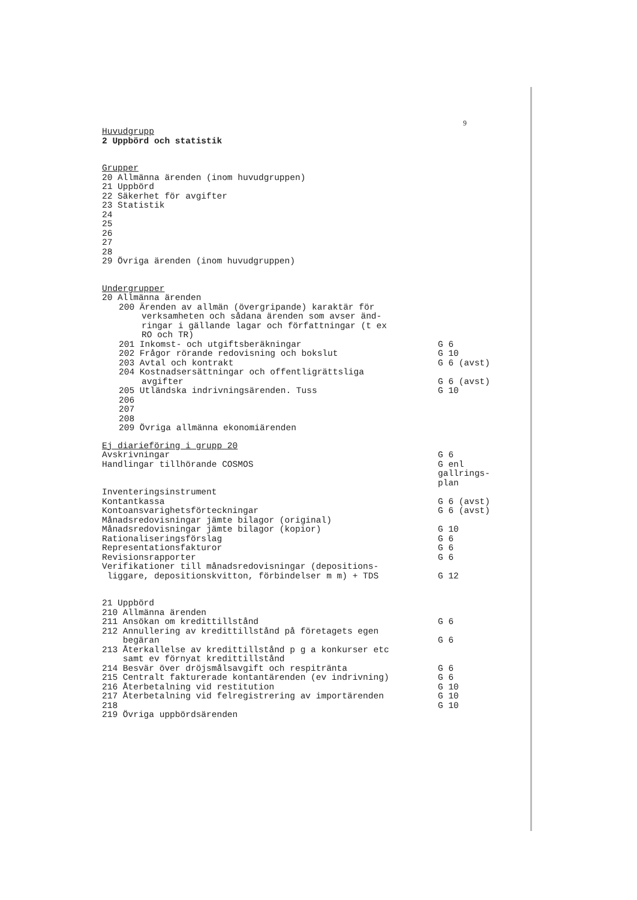9
Huvudgrupp
2 Uppbörd och statistik
Grupper
20 Allmänna ärenden (inom huvudgruppen)
21 Uppbörd
22 Säkerhet för avgifter
23 Statistik
24
25
26
27
28
29 Övriga ärenden (inom huvudgruppen)
Undergrupper
20 Allmänna ärenden
200 Ärenden av allmän (övergripande) karaktär för
verksamheten och sådana ärenden som avser änd-
ringar i gällande lagar och författningar (t ex
RO och TR)
201 Inkomst- och utgiftsberäkningar
G 6
202 Frågor rörande redovisning och bokslut
G 10
203 Avtal och kontrakt G 6 (avst)
204 Kostnadsersättningar och offentligrättsliga
avgifter G 6 (avst)
205 Utländska indrivningsärenden. Tuss
G 10
206
207
208
209 Övriga allmänna ekonomiärenden
Ej diarieföring i grupp 20
Avskrivningar G 6
Handlingar tillhörande COSMOS G enl
gallrings-
plan
Inventeringsinstrument
Kontantkassa G 6 (avst)
Kontoansvarighetsförteckningar G 6 (avst)
Månadsredovisningar jämte bilagor (original)
Månadsredovisningar jämte bilagor (kopior)
G 10
Rationaliseringsförslag G 6
Representationsfakturor G 6
Revisionsrapporter G 6
Verifikationer till månadsredovisningar (depositions-
liggare, depositionskvitton, förbindelser m m) + TDS
G 12
21 Uppbörd
210 Allmänna ärenden
211 Ansökan om kredittillstånd G 6
212 Annullering av kredittillstånd på företagets egen
begäran G 6
213 Återkallelse av kredittillstånd p g a konkurser etc
samt ev förnyat kredittillstånd
214 Besvär över dröjsmålsavgift och respitränta
G 6
215 Centralt fakturerade kontantärenden (ev indrivning)
G 6
216 Återbetalning vid restitution
G 10
217 Återbetalning vid felregistrering av importärenden
G 10
218 G 10
219 Övriga uppbördsärenden